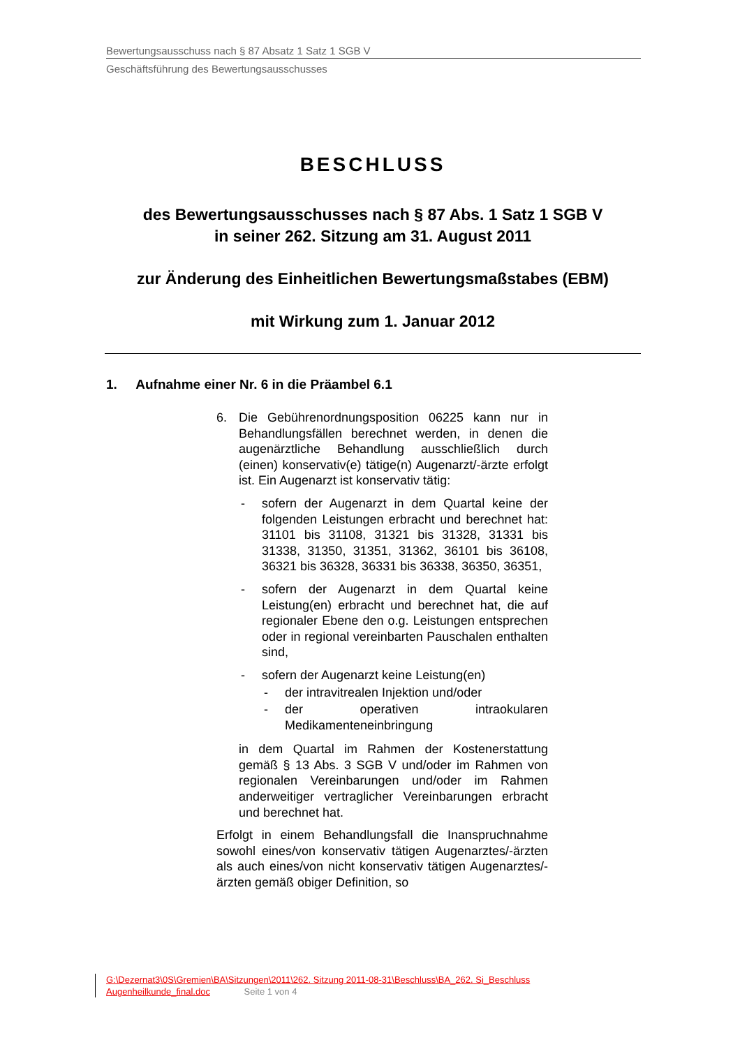Bewertungsausschuss nach § 87 Absatz 1 Satz 1 SGB V
Geschäftsführung des Bewertungsausschusses
BESCHLUSS
des Bewertungsausschusses nach § 87 Abs. 1 Satz 1 SGB V
in seiner 262. Sitzung am 31. August 2011
zur Änderung des Einheitlichen Bewertungsmaßstabes (EBM)
mit Wirkung zum 1. Januar 2012
1. Aufnahme einer Nr. 6 in die Präambel 6.1
6. Die Gebührenordnungsposition 06225 kann nur in Behandlungsfällen berechnet werden, in denen die augenärztliche Behandlung ausschließlich durch (einen) konservativ(e) tätige(n) Augenarzt/-ärzte erfolgt ist. Ein Augenarzt ist konservativ tätig:
- sofern der Augenarzt in dem Quartal keine der folgenden Leistungen erbracht und berechnet hat: 31101 bis 31108, 31321 bis 31328, 31331 bis 31338, 31350, 31351, 31362, 36101 bis 36108, 36321 bis 36328, 36331 bis 36338, 36350, 36351,
- sofern der Augenarzt in dem Quartal keine Leistung(en) erbracht und berechnet hat, die auf regionaler Ebene den o.g. Leistungen entsprechen oder in regional vereinbarten Pauschalen enthalten sind,
- sofern der Augenarzt keine Leistung(en)
- der intravitrealen Injektion und/oder
- der operativen intraokularen Medikamenteneinbringung
in dem Quartal im Rahmen der Kostenerstattung gemäß § 13 Abs. 3 SGB V und/oder im Rahmen von regionalen Vereinbarungen und/oder im Rahmen anderweitiger vertraglicher Vereinbarungen erbracht und berechnet hat.
Erfolgt in einem Behandlungsfall die Inanspruchnahme sowohl eines/von konservativ tätigen Augenarztes/-ärzten als auch eines/von nicht konservativ tätigen Augenarztes/-ärzten gemäß obiger Definition, so
G:\Dezernat3\0S\Gremien\BA\Sitzungen\2011\262. Sitzung 2011-08-31\Beschluss\BA_262. Si_Beschluss
Augenheilkunde_final.doc Seite 1 von 4